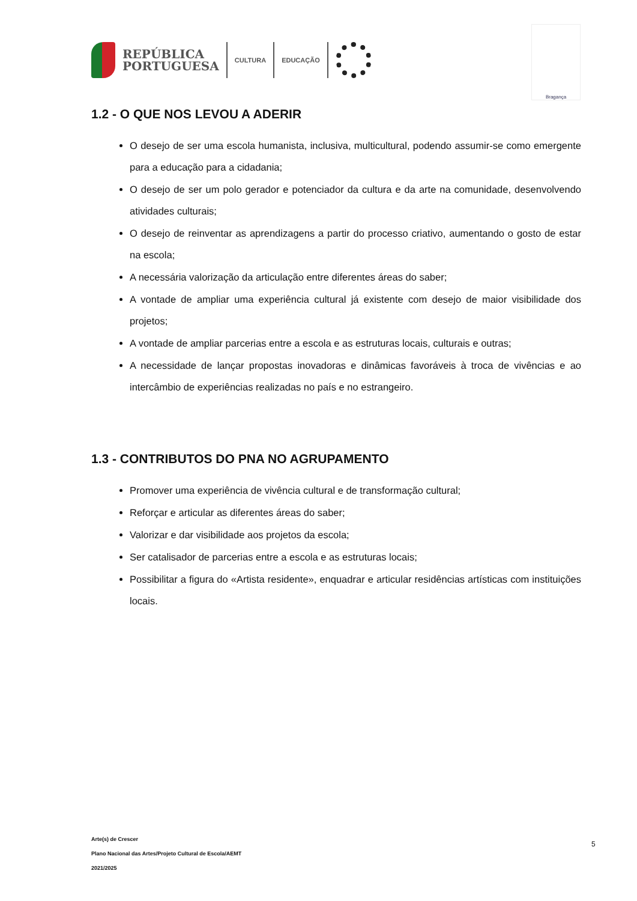REPÚBLICA
PORTUGUESA
CULTURA EDUCAÇÃO
Bragança
1.2 - O QUE NOS LEVOU A ADERIR
O desejo de ser uma escola humanista, inclusiva, multicultural, podendo assumir-se como emergente para a educação para a cidadania;
O desejo de ser um polo gerador e potenciador da cultura e da arte na comunidade, desenvolvendo atividades culturais;
O desejo de reinventar as aprendizagens a partir do processo criativo, aumentando o gosto de estar na escola;
A necessária valorização da articulação entre diferentes áreas do saber;
A vontade de ampliar uma experiência cultural já existente com desejo de maior visibilidade dos projetos;
A vontade de ampliar parcerias entre a escola e as estruturas locais, culturais e outras;
A necessidade de lançar propostas inovadoras e dinâmicas favoráveis à troca de vivências e ao intercâmbio de experiências realizadas no país e no estrangeiro.
1.3 - CONTRIBUTOS DO PNA NO AGRUPAMENTO
Promover uma experiência de vivência cultural e de transformação cultural;
Reforçar e articular as diferentes áreas do saber;
Valorizar e dar visibilidade aos projetos da escola;
Ser catalisador de parcerias entre a escola e as estruturas locais;
Possibilitar a figura do «Artista residente», enquadrar e articular residências artísticas com instituições locais.
Arte(s) de Crescer
Plano Nacional das Artes/Projeto Cultural de Escola/AEMT
2021/2025
5